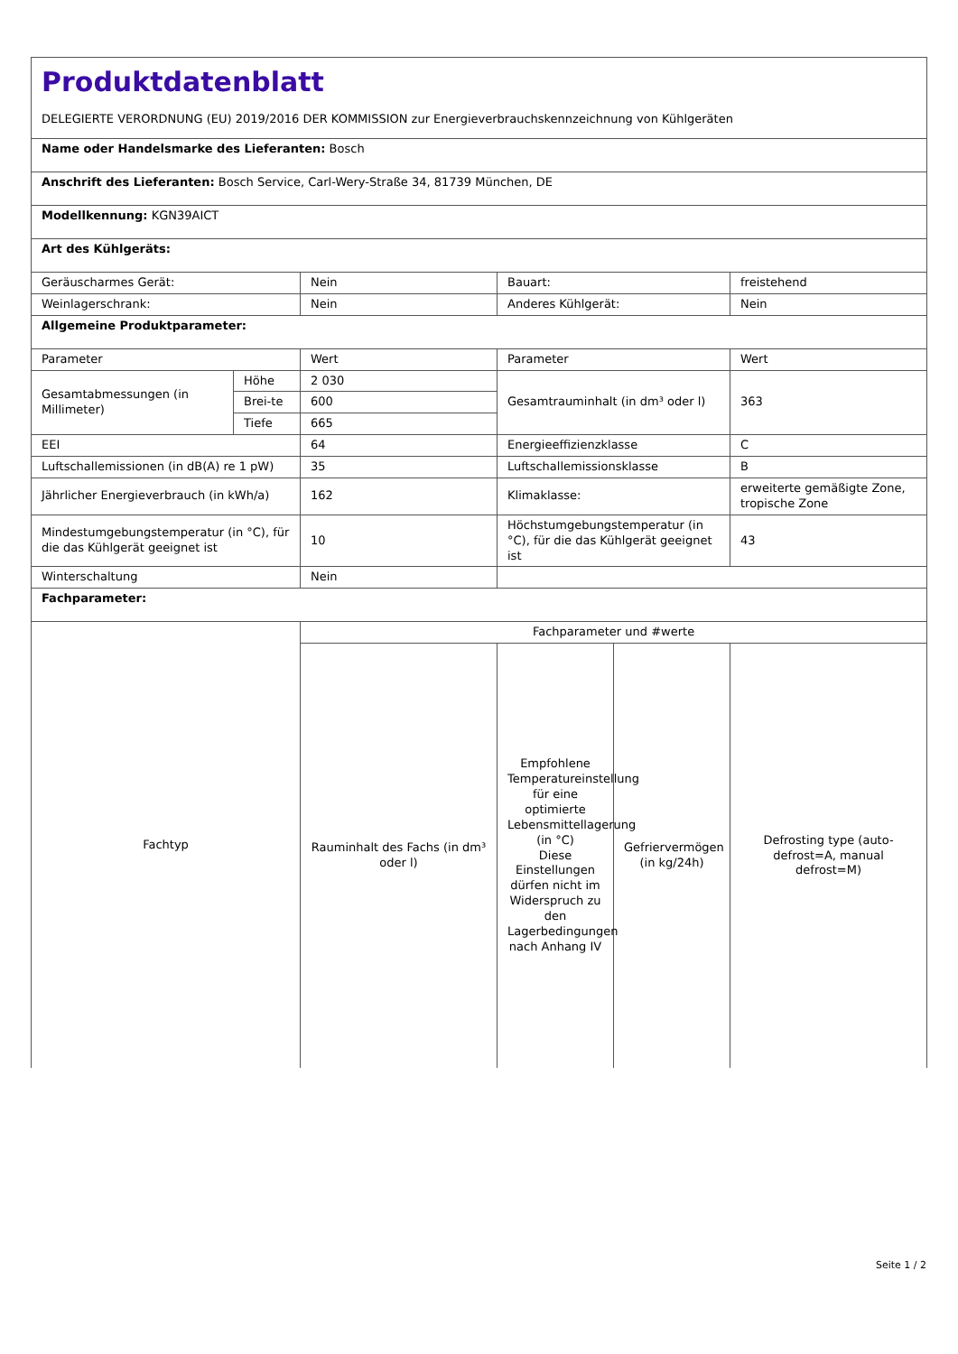| Produktdatenblatt DELEGIERTE VERORDNUNG (EU) 2019/2016 DER KOMMISSION zur Energieverbrauchskennzeichnung von Kühlgeräten | | | | | |
| Name oder Handelsmarke des Lieferanten: Bosch | | | | | |
| Anschrift des Lieferanten: Bosch Service, Carl-Wery-Straße 34, 81739 München, DE | | | | | |
| Modellkennung: KGN39AICT | | | | | |
| Art des Kühlgeräts: | | | | | |
| Geräuscharmes Gerät: | | Nein | Bauart: | | freistehend |
| Weinlagerschrank: | | Nein | Anderes Kühlgerät: | | Nein |
| Allgemeine Produktparameter: | | | | | |
| Parameter | | Wert | Parameter | | Wert |
| Gesamtabmessungen (in Millimeter) | Höhe | 2 030 | Gesamtrauminhalt (in dm³ oder l) | | 363 |
| | Brei-te | 600 | | | |
| | Tiefe | 665 | | | |
| EEI | | 64 | Energieeffizienzklasse | | C |
| Luftschallemissionen (in dB(A) re 1 pW) | | 35 | Luftschallemissionsklasse | | B |
| Jährlicher Energieverbrauch (in kWh/a) | | 162 | Klimaklasse: | | erweiterte gemäßigte Zone, tropische Zone |
| Mindestumgebungstemperatur (in °C), für die das Kühlgerät geeignet ist | | 10 | Höchstumgebungstemperatur (in °C), für die das Kühlgerät geeignet ist | | 43 |
| Winterschaltung | | Nein | | | |
| Fachparameter: | | | | | |
| Fachtyp | | Fachparameter und #werte | | | |
| | | Rauminhalt des Fachs (in dm³ oder l) | Empfohlene Temperatureinstellung für eine optimierte Lebensmittellagerung (in °C) Diese Einstellungen dürfen nicht im Widerspruch zu den Lagerbedingungen nach Anhang IV | Gefriervermögen (in kg/24h) | Defrosting type (auto-defrost=A, manual defrost=M) |
Seite 1 / 2